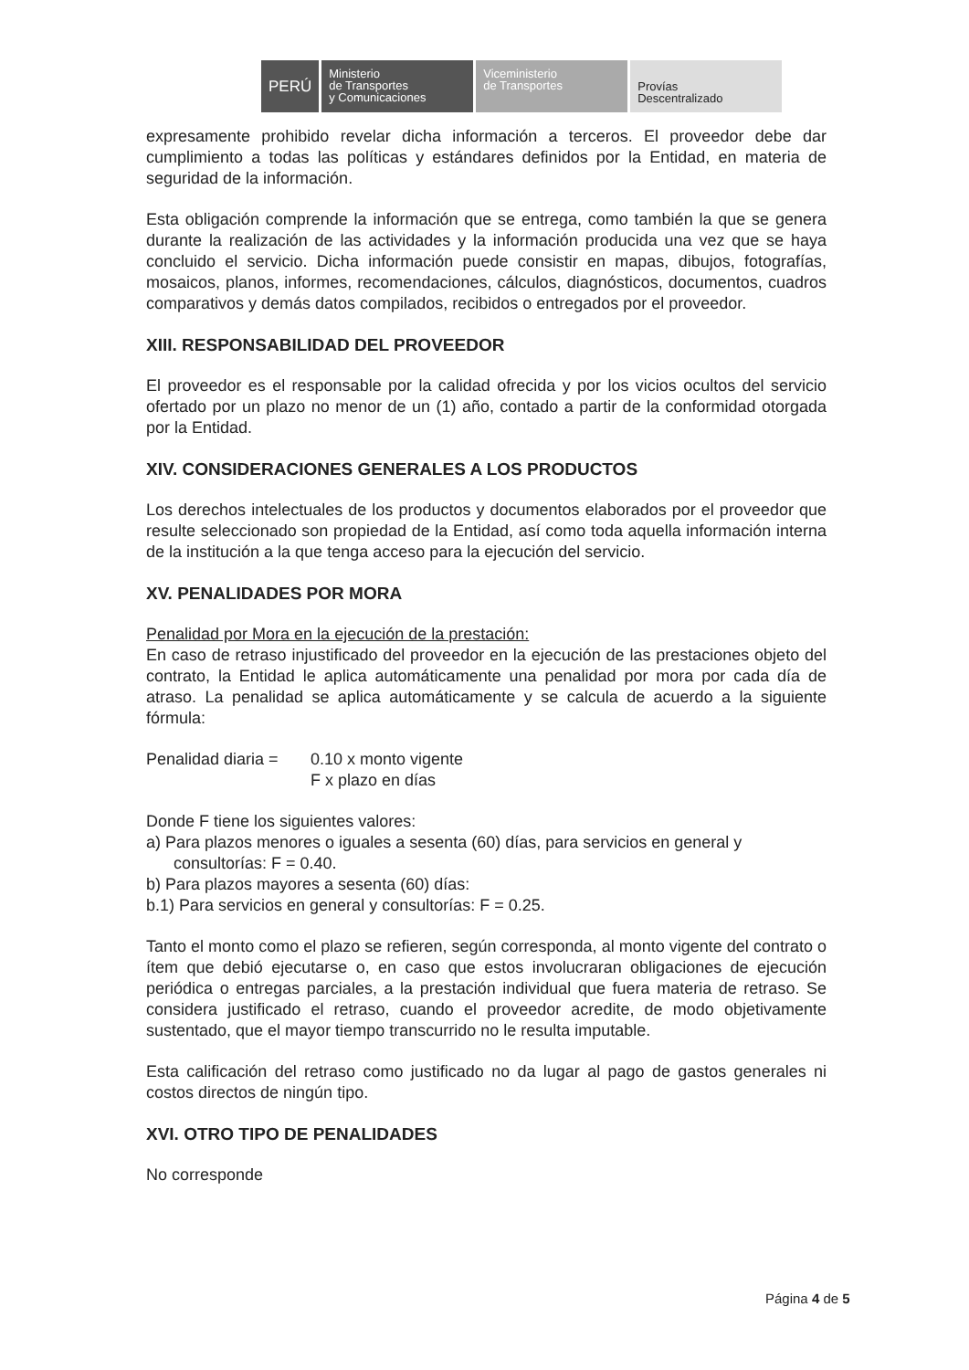PERÚ Ministerio
de Transportes
y Comunicaciones
Viceministerio
de Transportes
Provías
Descentralizado
expresamente prohibido revelar dicha información a terceros. El proveedor debe dar cumplimiento a todas las políticas y estándares definidos por la Entidad, en materia de seguridad de la información.
Esta obligación comprende la información que se entrega, como también la que se genera durante la realización de las actividades y la información producida una vez que se haya concluido el servicio. Dicha información puede consistir en mapas, dibujos, fotografías, mosaicos, planos, informes, recomendaciones, cálculos, diagnósticos, documentos, cuadros comparativos y demás datos compilados, recibidos o entregados por el proveedor.
XIII. RESPONSABILIDAD DEL PROVEEDOR
El proveedor es el responsable por la calidad ofrecida y por los vicios ocultos del servicio ofertado por un plazo no menor de un (1) año, contado a partir de la conformidad otorgada por la Entidad.
XIV. CONSIDERACIONES GENERALES A LOS PRODUCTOS
Los derechos intelectuales de los productos y documentos elaborados por el proveedor que resulte seleccionado son propiedad de la Entidad, así como toda aquella información interna de la institución a la que tenga acceso para la ejecución del servicio.
XV. PENALIDADES POR MORA
Penalidad por Mora en la ejecución de la prestación:
En caso de retraso injustificado del proveedor en la ejecución de las prestaciones objeto del contrato, la Entidad le aplica automáticamente una penalidad por mora por cada día de atraso. La penalidad se aplica automáticamente y se calcula de acuerdo a la siguiente fórmula:
Penalidad diaria =
0.10 x monto vigente
F x plazo en días
Donde F tiene los siguientes valores:
a) Para plazos menores o iguales a sesenta (60) días, para servicios en general y
consultorías: F = 0.40.
b) Para plazos mayores a sesenta (60) días:
b.1) Para servicios en general y consultorías: F = 0.25.
Tanto el monto como el plazo se refieren, según corresponda, al monto vigente del contrato o ítem que debió ejecutarse o, en caso que estos involucraran obligaciones de ejecución periódica o entregas parciales, a la prestación individual que fuera materia de retraso. Se considera justificado el retraso, cuando el proveedor acredite, de modo objetivamente sustentado, que el mayor tiempo transcurrido no le resulta imputable.
Esta calificación del retraso como justificado no da lugar al pago de gastos generales ni costos directos de ningún tipo.
XVI. OTRO TIPO DE PENALIDADES
No corresponde
Página 4 de 5